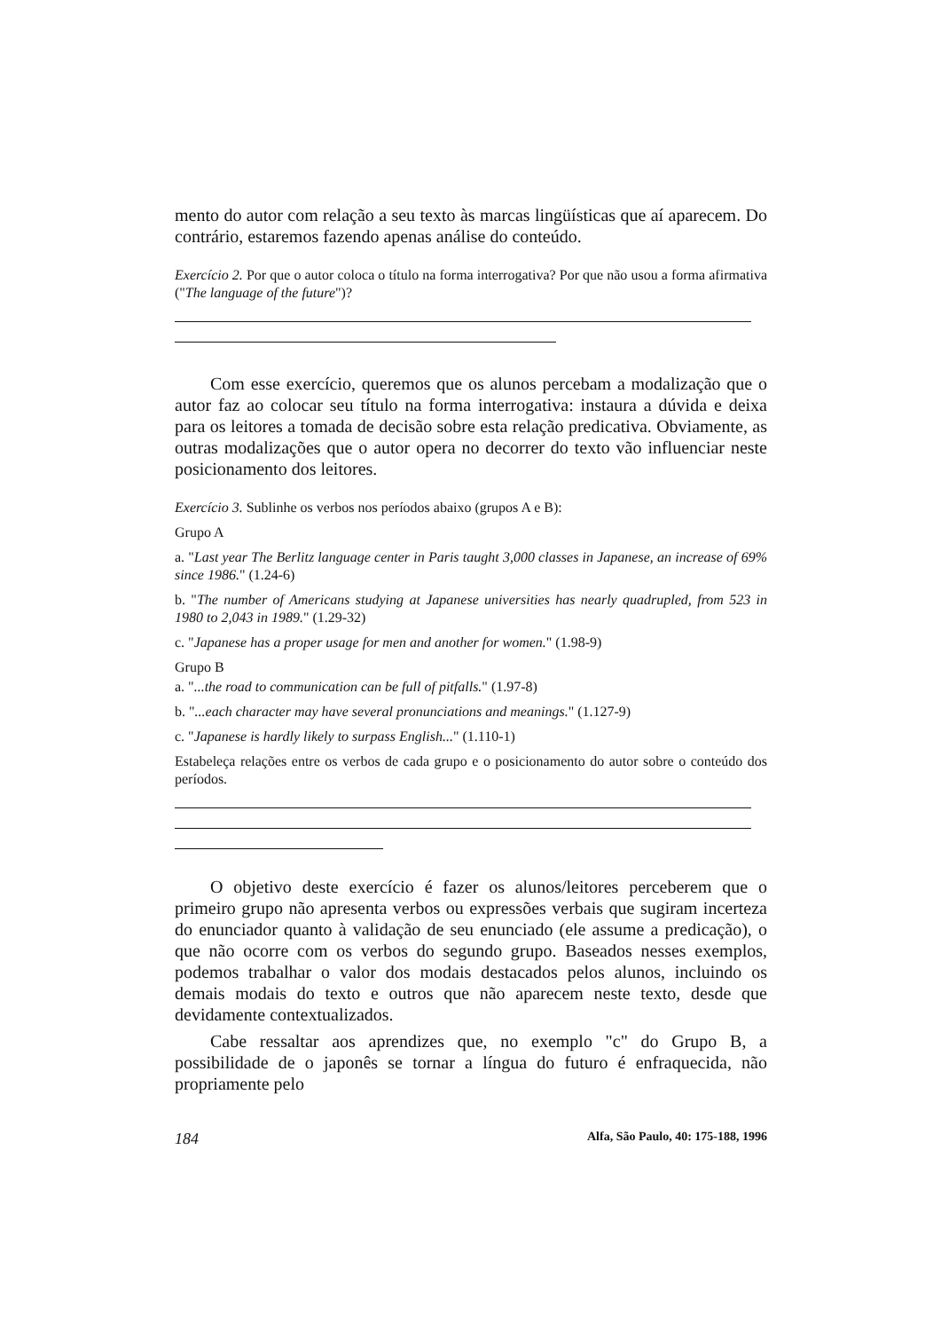mento do autor com relação a seu texto às marcas lingüísticas que aí aparecem. Do contrário, estaremos fazendo apenas análise do conteúdo.
Exercício 2. Por que o autor coloca o título na forma interrogativa? Por que não usou a forma afirmativa ("The language of the future")?
Com esse exercício, queremos que os alunos percebam a modalização que o autor faz ao colocar seu título na forma interrogativa: instaura a dúvida e deixa para os leitores a tomada de decisão sobre esta relação predicativa. Obviamente, as outras modalizações que o autor opera no decorrer do texto vão influenciar neste posicionamento dos leitores.
Exercício 3. Sublinhe os verbos nos períodos abaixo (grupos A e B):
Grupo A
a. "Last year The Berlitz language center in Paris taught 3,000 classes in Japanese, an increase of 69% since 1986." (1.24-6)
b. "The number of Americans studying at Japanese universities has nearly quadrupled, from 523 in 1980 to 2,043 in 1989." (1.29-32)
c. "Japanese has a proper usage for men and another for women." (1.98-9)
Grupo B
a. "...the road to communication can be full of pitfalls." (1.97-8)
b. "...each character may have several pronunciations and meanings." (1.127-9)
c. "Japanese is hardly likely to surpass English..." (1.110-1)
Estabeleça relações entre os verbos de cada grupo e o posicionamento do autor sobre o conteúdo dos períodos.
O objetivo deste exercício é fazer os alunos/leitores perceberem que o primeiro grupo não apresenta verbos ou expressões verbais que sugiram incerteza do enunciador quanto à validação de seu enunciado (ele assume a predicação), o que não ocorre com os verbos do segundo grupo. Baseados nesses exemplos, podemos trabalhar o valor dos modais destacados pelos alunos, incluindo os demais modais do texto e outros que não aparecem neste texto, desde que devidamente contextualizados.
Cabe ressaltar aos aprendizes que, no exemplo "c" do Grupo B, a possibilidade de o japonês se tornar a língua do futuro é enfraquecida, não propriamente pelo
184 Alfa, São Paulo, 40: 175-188, 1996